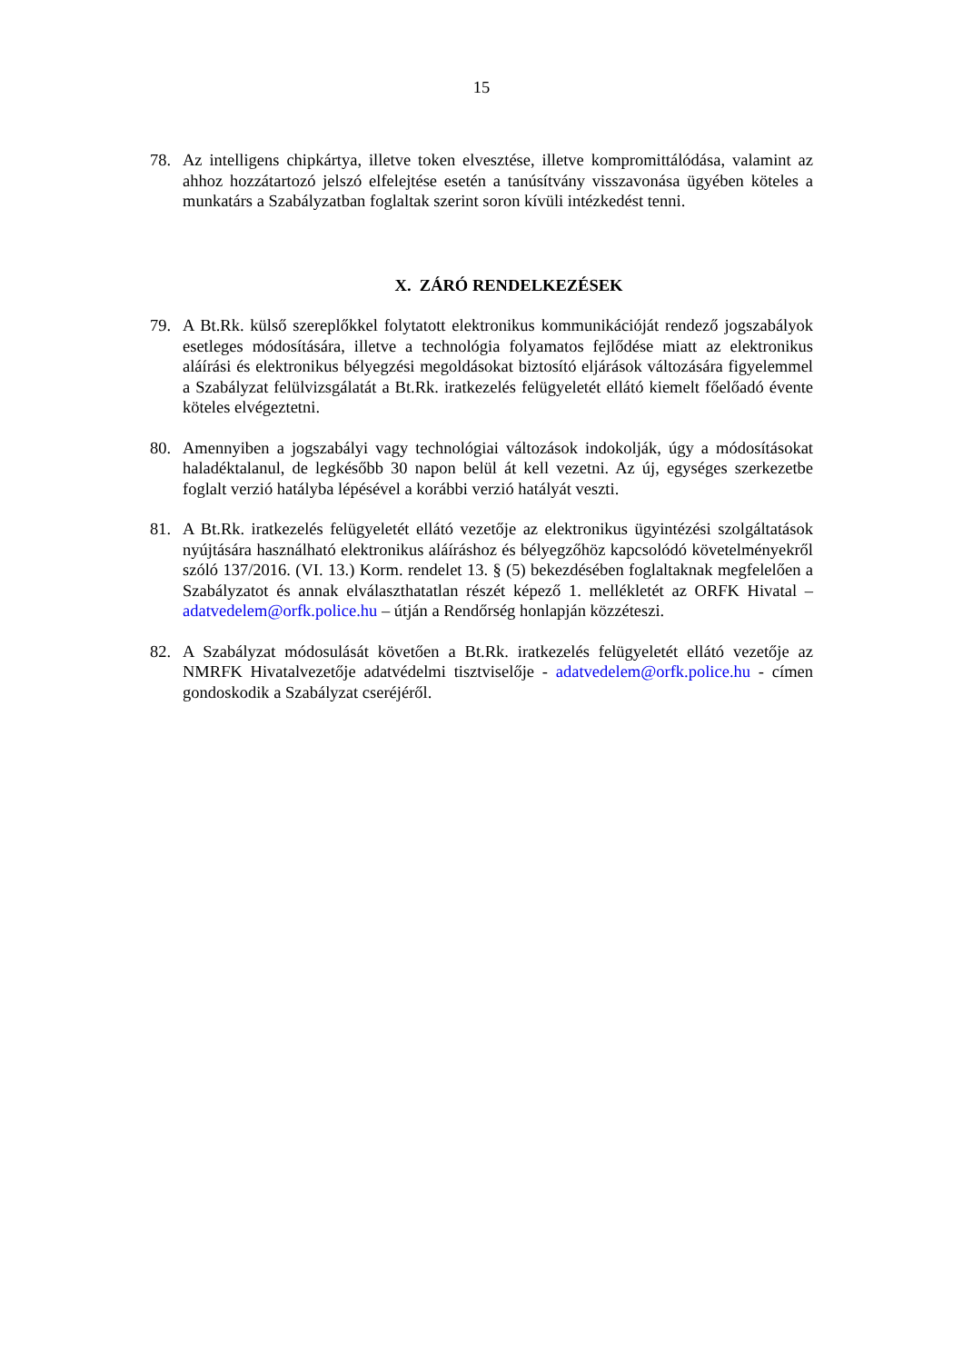15
78. Az intelligens chipkártya, illetve token elvesztése, illetve kompromittálódása, valamint az ahhoz hozzátartozó jelszó elfelejtése esetén a tanúsítvány visszavonása ügyében köteles a munkatárs a Szabályzatban foglaltak szerint soron kívüli intézkedést tenni.
X. ZÁRÓ RENDELKEZÉSEK
79. A Bt.Rk. külső szereplőkkel folytatott elektronikus kommunikációját rendező jogszabályok esetleges módosítására, illetve a technológia folyamatos fejlődése miatt az elektronikus aláírási és elektronikus bélyegzési megoldásokat biztosító eljárások változására figyelemmel a Szabályzat felülvizsgálatát a Bt.Rk. iratkezelés felügyeletét ellátó kiemelt főelőadó évente köteles elvégeztetni.
80. Amennyiben a jogszabályi vagy technológiai változások indokolják, úgy a módosításokat haladéktalanul, de legkésőbb 30 napon belül át kell vezetni. Az új, egységes szerkezetbe foglalt verzió hatályba lépésével a korábbi verzió hatályát veszti.
81. A Bt.Rk. iratkezelés felügyeletét ellátó vezetője az elektronikus ügyintézési szolgáltatások nyújtására használható elektronikus aláíráshoz és bélyegzőhöz kapcsolódó követelményekről szóló 137/2016. (VI. 13.) Korm. rendelet 13. § (5) bekezdésében foglaltaknak megfelelően a Szabályzatot és annak elválaszthatatlan részét képező 1. mellékletét az ORFK Hivatal – adatvedelem@orfk.police.hu – útján a Rendőrség honlapján közzéteszi.
82. A Szabályzat módosulását követően a Bt.Rk. iratkezelés felügyeletét ellátó vezetője az NMRFK Hivatalvezetője adatvédelmi tisztviselője - adatvedelem@orfk.police.hu - címen gondoskodik a Szabályzat cseréjéről.